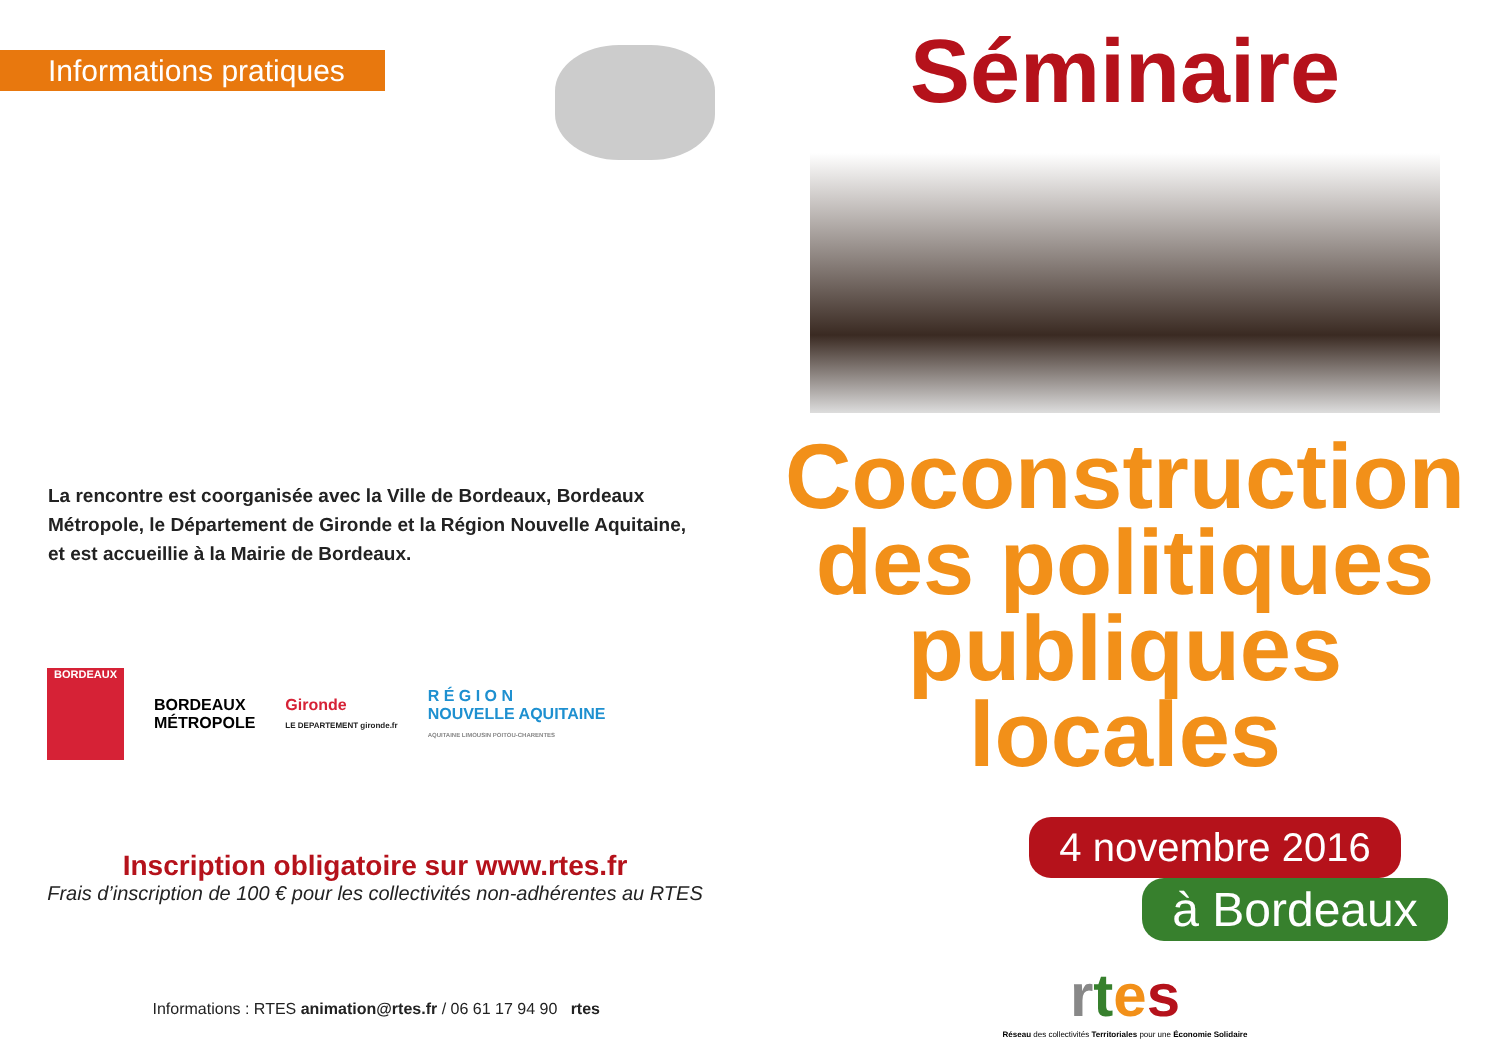Informations pratiques
La rencontre est coorganisée avec la Ville de Bordeaux, Bordeaux Métropole, le Département de Gironde et la Région Nouvelle Aquitaine, et est accueillie à la Mairie de Bordeaux.
BORDEAUX
BORDEAUX
MÉTROPOLE
Gironde
LE DEPARTEMENT gironde.fr
R É G I O N
NOUVELLE AQUITAINE
AQUITAINE LIMOUSIN POITOU-CHARENTES
Inscription obligatoire sur www.rtes.fr
Frais d’inscription de 100 € pour les collectivités non-adhérentes au RTES
Informations : RTES animation@rtes.fr / 06 61 17 94 90 rtes
Séminaire
Coconstruction
des politiques
publiques locales
4 novembre 2016
à Bordeaux
rtes
Réseau des collectivités Territoriales pour une Économie Solidaire